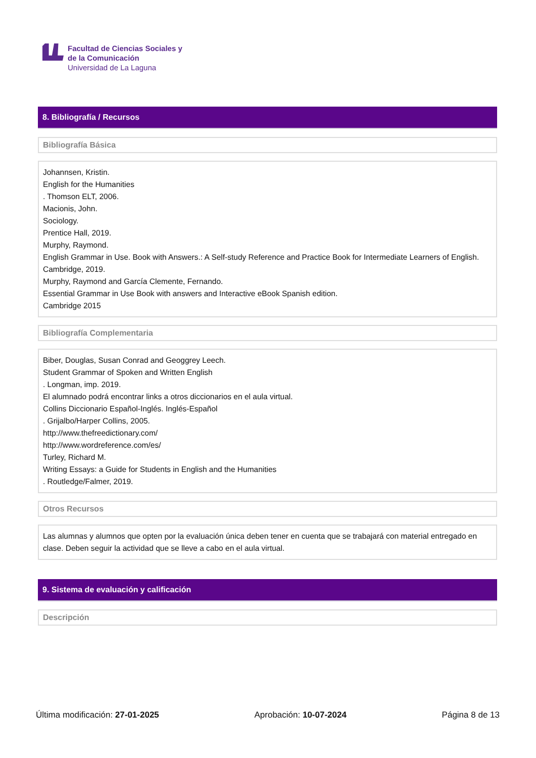Facultad de Ciencias Sociales y
de la Comunicación
Universidad de La Laguna
8. Bibliografía / Recursos
Bibliografía Básica
Johannsen, Kristin.
English for the Humanities
. Thomson ELT, 2006.
Macionis, John.
Sociology.
Prentice Hall, 2019.
Murphy, Raymond.
English Grammar in Use. Book with Answers.: A Self-study Reference and Practice Book for Intermediate Learners of English.
Cambridge, 2019.
Murphy, Raymond and García Clemente, Fernando.
Essential Grammar in Use Book with answers and Interactive eBook Spanish edition.
Cambridge 2015
Bibliografía Complementaria
Biber, Douglas, Susan Conrad and Geoggrey Leech.
Student Grammar of Spoken and Written English
. Longman, imp. 2019.
El alumnado podrá encontrar links a otros diccionarios en el aula virtual.
Collins Diccionario Español-Inglés. Inglés-Español
. Grijalbo/Harper Collins, 2005.
http://www.thefreedictionary.com/
http://www.wordreference.com/es/
Turley, Richard M.
Writing Essays: a Guide for Students in English and the Humanities
. Routledge/Falmer, 2019.
Otros Recursos
Las alumnas y alumnos que opten por la evaluación única deben tener en cuenta que se trabajará con material entregado en clase. Deben seguir la actividad que se lleve a cabo en el aula virtual.
9. Sistema de evaluación y calificación
Descripción
Última modificación: 27-01-2025 Aprobación: 10-07-2024 Página 8 de 13